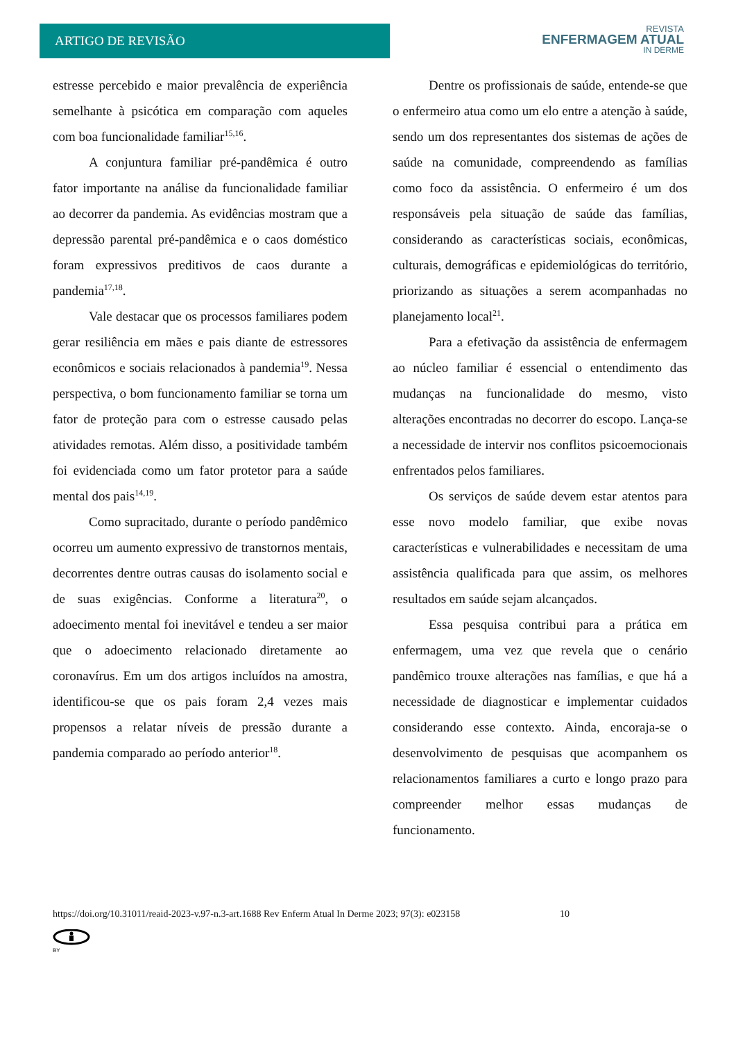ARTIGO DE REVISÃO
REVISTA
ENFERMAGEM ATUAL
IN DERME
estresse percebido e maior prevalência de experiência semelhante à psicótica em comparação com aqueles com boa funcionalidade familiar<sup>15,16</sup>.
A conjuntura familiar pré-pandêmica é outro fator importante na análise da funcionalidade familiar ao decorrer da pandemia. As evidências mostram que a depressão parental pré-pandêmica e o caos doméstico foram expressivos preditivos de caos durante a pandemia<sup>17,18</sup>.
Vale destacar que os processos familiares podem gerar resiliência em mães e pais diante de estressores econômicos e sociais relacionados à pandemia<sup>19</sup>. Nessa perspectiva, o bom funcionamento familiar se torna um fator de proteção para com o estresse causado pelas atividades remotas. Além disso, a positividade também foi evidenciada como um fator protetor para a saúde mental dos pais<sup>14,19</sup>.
Como supracitado, durante o período pandêmico ocorreu um aumento expressivo de transtornos mentais, decorrentes dentre outras causas do isolamento social e de suas exigências. Conforme a literatura<sup>20</sup>, o adoecimento mental foi inevitável e tendeu a ser maior que o adoecimento relacionado diretamente ao coronavírus. Em um dos artigos incluídos na amostra, identificou-se que os pais foram 2,4 vezes mais propensos a relatar níveis de pressão durante a pandemia comparado ao período anterior<sup>18</sup>.
Dentre os profissionais de saúde, entende-se que o enfermeiro atua como um elo entre a atenção à saúde, sendo um dos representantes dos sistemas de ações de saúde na comunidade, compreendendo as famílias como foco da assistência. O enfermeiro é um dos responsáveis pela situação de saúde das famílias, considerando as características sociais, econômicas, culturais, demográficas e epidemiológicas do território, priorizando as situações a serem acompanhadas no planejamento local<sup>21</sup>.
Para a efetivação da assistência de enfermagem ao núcleo familiar é essencial o entendimento das mudanças na funcionalidade do mesmo, visto alterações encontradas no decorrer do escopo. Lança-se a necessidade de intervir nos conflitos psicoemocionais enfrentados pelos familiares.
Os serviços de saúde devem estar atentos para esse novo modelo familiar, que exibe novas características e vulnerabilidades e necessitam de uma assistência qualificada para que assim, os melhores resultados em saúde sejam alcançados.
Essa pesquisa contribui para a prática em enfermagem, uma vez que revela que o cenário pandêmico trouxe alterações nas famílias, e que há a necessidade de diagnosticar e implementar cuidados considerando esse contexto. Ainda, encoraja-se o desenvolvimento de pesquisas que acompanhem os relacionamentos familiares a curto e longo prazo para compreender melhor essas mudanças de funcionamento.
https://doi.org/10.31011/reaid-2023-v.97-n.3-art.1688 Rev Enferm Atual In Derme 2023; 97(3): e023158 10
BY